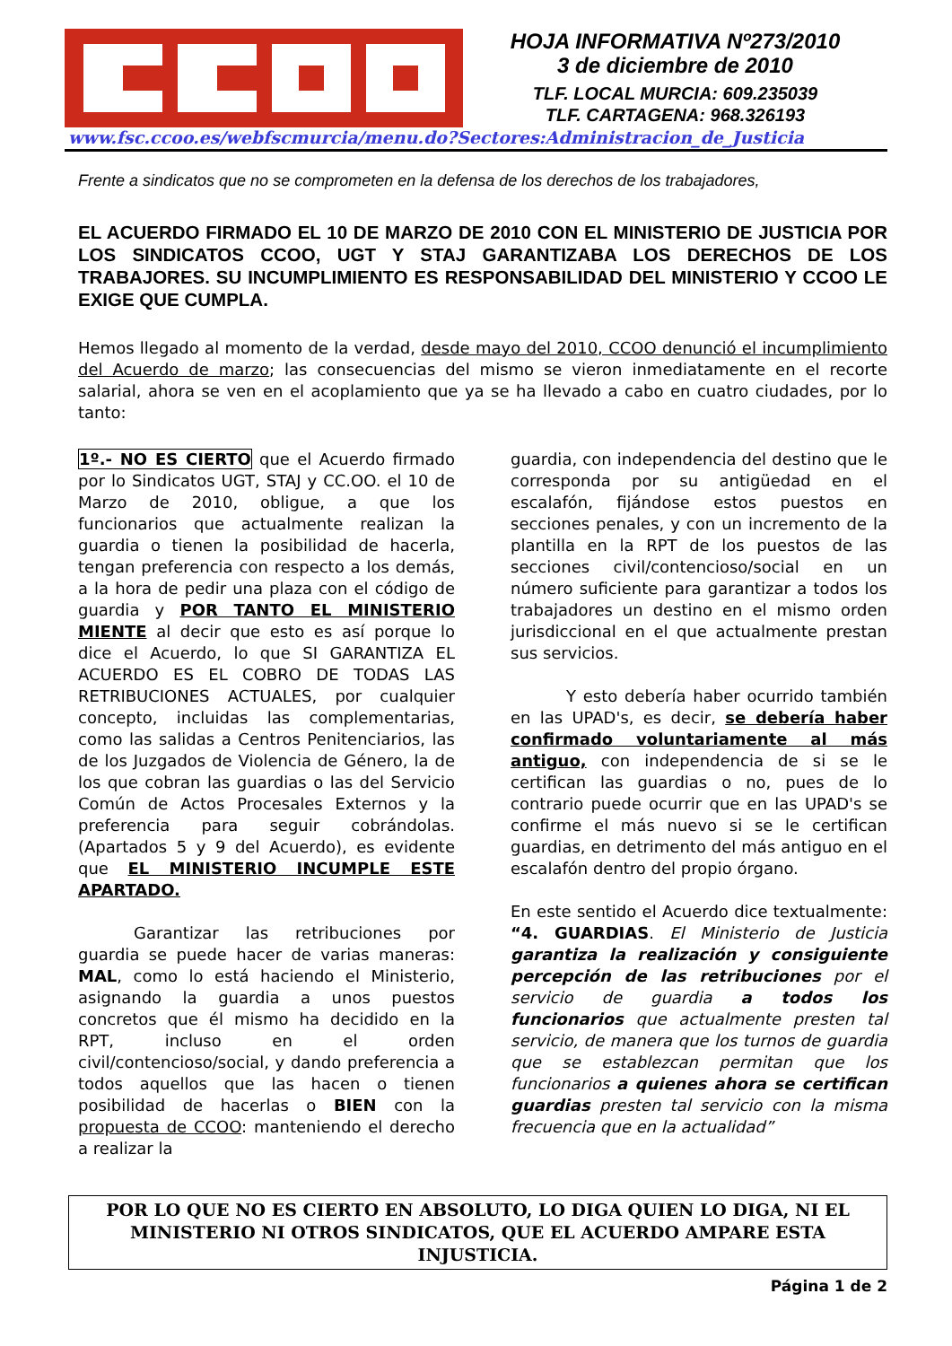HOJA INFORMATIVA Nº273/2010
3 de diciembre de 2010
TLF. LOCAL MURCIA: 609.235039
TLF. CARTAGENA: 968.326193
www.fsc.ccoo.es/webfscmurcia/menu.do?Sectores:Administracion_de_Justicia
Frente a sindicatos que no se comprometen en la defensa de los derechos de los trabajadores,
EL ACUERDO FIRMADO EL 10 DE MARZO DE 2010 CON EL MINISTERIO DE JUSTICIA POR LOS SINDICATOS CCOO, UGT Y STAJ GARANTIZABA LOS DERECHOS DE LOS TRABAJORES. SU INCUMPLIMIENTO ES RESPONSABILIDAD DEL MINISTERIO Y CCOO LE EXIGE QUE CUMPLA.
Hemos llegado al momento de la verdad, desde mayo del 2010, CCOO denunció el incumplimiento del Acuerdo de marzo; las consecuencias del mismo se vieron inmediatamente en el recorte salarial, ahora se ven en el acoplamiento que ya se ha llevado a cabo en cuatro ciudades, por lo tanto:
1º.- NO ES CIERTO que el Acuerdo firmado por lo Sindicatos UGT, STAJ y CC.OO. el 10 de Marzo de 2010, obligue, a que los funcionarios que actualmente realizan la guardia o tienen la posibilidad de hacerla, tengan preferencia con respecto a los demás, a la hora de pedir una plaza con el código de guardia y POR TANTO EL MINISTERIO MIENTE al decir que esto es así porque lo dice el Acuerdo, lo que SI GARANTIZA EL ACUERDO ES EL COBRO DE TODAS LAS RETRIBUCIONES ACTUALES, por cualquier concepto, incluidas las complementarias, como las salidas a Centros Penitenciarios, las de los Juzgados de Violencia de Género, la de los que cobran las guardias o las del Servicio Común de Actos Procesales Externos y la preferencia para seguir cobrándolas. (Apartados 5 y 9 del Acuerdo), es evidente que EL MINISTERIO INCUMPLE ESTE APARTADO.
Garantizar las retribuciones por guardia se puede hacer de varias maneras: MAL, como lo está haciendo el Ministerio, asignando la guardia a unos puestos concretos que él mismo ha decidido en la RPT, incluso en el orden civil/contencioso/social, y dando preferencia a todos aquellos que las hacen o tienen posibilidad de hacerlas o BIEN con la propuesta de CCOO: manteniendo el derecho a realizar la
guardia, con independencia del destino que le corresponda por su antigüedad en el escalafón, fijándose estos puestos en secciones penales, y con un incremento de la plantilla en la RPT de los puestos de las secciones civil/contencioso/social en un número suficiente para garantizar a todos los trabajadores un destino en el mismo orden jurisdiccional en el que actualmente prestan sus servicios.
Y esto debería haber ocurrido también en las UPAD's, es decir, se debería haber confirmado voluntariamente al más antiguo, con independencia de si se le certifican las guardias o no, pues de lo contrario puede ocurrir que en las UPAD's se confirme el más nuevo si se le certifican guardias, en detrimento del más antiguo en el escalafón dentro del propio órgano.
En este sentido el Acuerdo dice textualmente: “4. GUARDIAS. El Ministerio de Justicia garantiza la realización y consiguiente percepción de las retribuciones por el servicio de guardia a todos los funcionarios que actualmente presten tal servicio, de manera que los turnos de guardia que se establezcan permitan que los funcionarios a quienes ahora se certifican guardias presten tal servicio con la misma frecuencia que en la actualidad”
POR LO QUE NO ES CIERTO EN ABSOLUTO, LO DIGA QUIEN LO DIGA, NI EL MINISTERIO NI OTROS SINDICATOS, QUE EL ACUERDO AMPARE ESTA INJUSTICIA.
Página 1 de 2